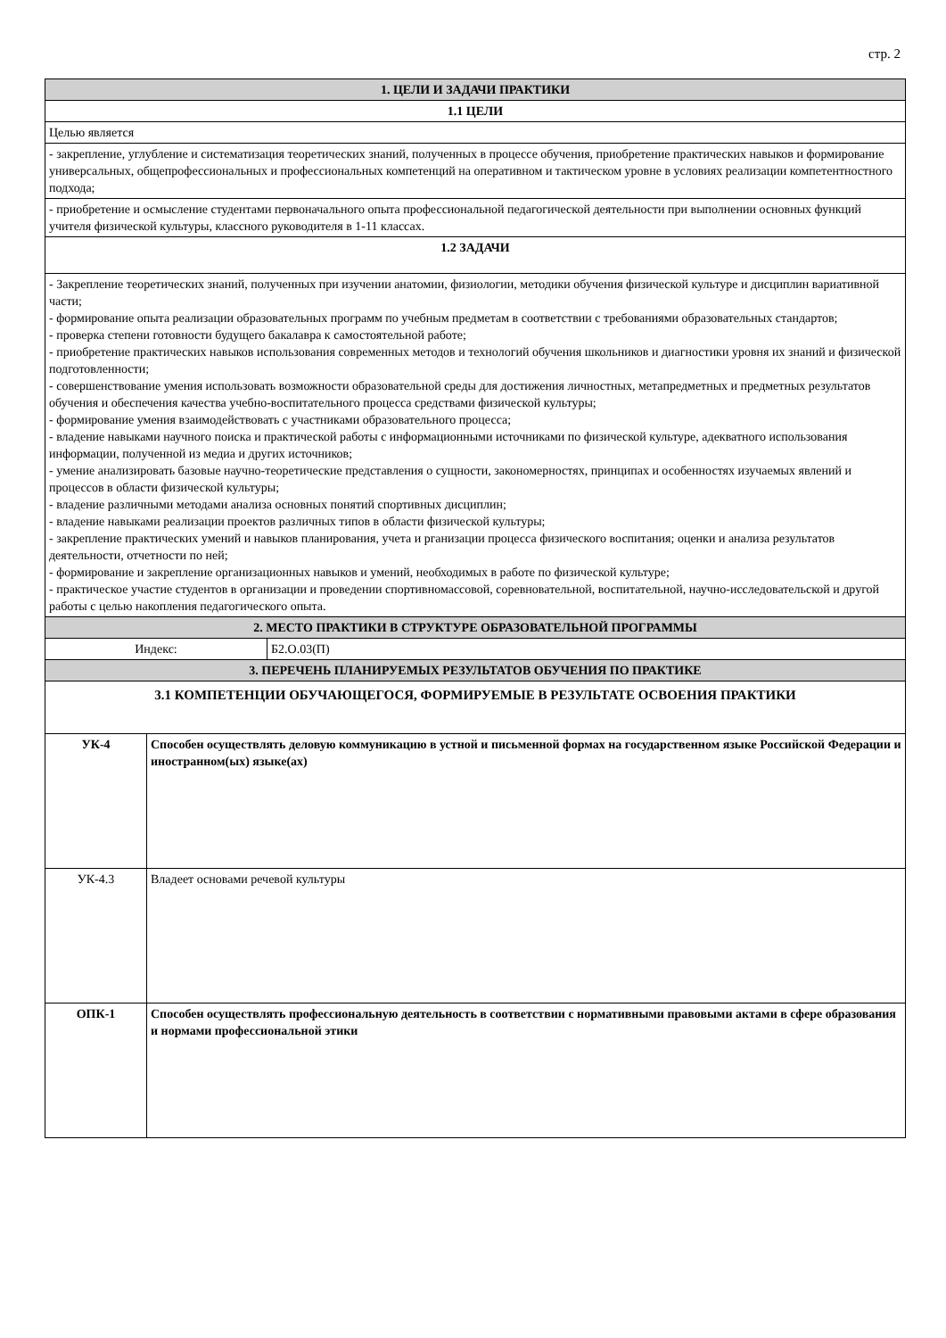стр. 2
| 1. ЦЕЛИ И ЗАДАЧИ ПРАКТИКИ | |
| 1.1 ЦЕЛИ | |
| Целью является | |
| - закрепление, углубление и систематизация теоретических знаний, полученных в процессе обучения, приобретение практических навыков и формирование универсальных, общепрофессиональных и профессиональных компетенций на оперативном и тактическом уровне в условиях реализации компетентностного подхода; | |
| - приобретение и осмысление студентами первоначального опыта профессиональной педагогической деятельности при выполнении основных функций учителя физической культуры, классного руководителя в 1-11 классах. | |
| 1.2 ЗАДАЧИ | |
| - Закрепление теоретических знаний, полученных при изучении анатомии, физиологии, методики обучения физической культуре и дисциплин вариативной части; - формирование опыта реализации образовательных программ по учебным предметам в соответствии с требованиями образовательных стандартов; - проверка степени готовности будущего бакалавра к самостоятельной работе; - приобретение практических навыков использования современных методов и технологий обучения школьников и диагностики уровня их знаний и физической подготовленности; - совершенствование умения использовать возможности образовательной среды для достижения личностных, метапредметных и предметных результатов обучения и обеспечения качества учебно-воспитательного процесса средствами физической культуры; - формирование умения взаимодействовать с участниками образовательного процесса; - владение навыками научного поиска и практической работы с информационными источниками по физической культуре, адекватного использования информации, полученной из медиа и других источников; - умение анализировать базовые научно-теоретические представления о сущности, закономерностях, принципах и особенностях изучаемых явлений и процессов в области физической культуры; - владение различными методами анализа основных понятий спортивных дисциплин; - владение навыками реализации проектов различных типов в области физической культуры; - закрепление практических умений и навыков планирования, учета и рганизации процесса физического воспитания; оценки и анализа результатов деятельности, отчетности по ней; - формирование и закрепление организационных навыков и умений, необходимых в работе по физической культуре; - практическое участие студентов в организации и проведении спортивномассовой, соревновательной, воспитательной, научно-исследовательской и другой работы с целью накопления педагогического опыта. | |
| 2. МЕСТО ПРАКТИКИ В СТРУКТУРЕ ОБРАЗОВАТЕЛЬНОЙ ПРОГРАММЫ | |
| / Индекс: / Б2.О.03(П) / | |
| 3. ПЕРЕЧЕНЬ ПЛАНИРУЕМЫХ РЕЗУЛЬТАТОВ ОБУЧЕНИЯ ПО ПРАКТИКЕ | |
| 3.1 КОМПЕТЕНЦИИ ОБУЧАЮЩЕГОСЯ, ФОРМИРУЕМЫЕ В РЕЗУЛЬТАТЕ ОСВОЕНИЯ ПРАКТИКИ | |
| УК-4 | Способен осуществлять деловую коммуникацию в устной и письменной формах на государственном языке Российской Федерации и иностранном(ых) языке(ах) |
| УК-4.3 | Владеет основами речевой культуры |
| ОПК-1 | Способен осуществлять профессиональную деятельность в соответствии с нормативными правовыми актами в сфере образования и нормами профессиональной этики |